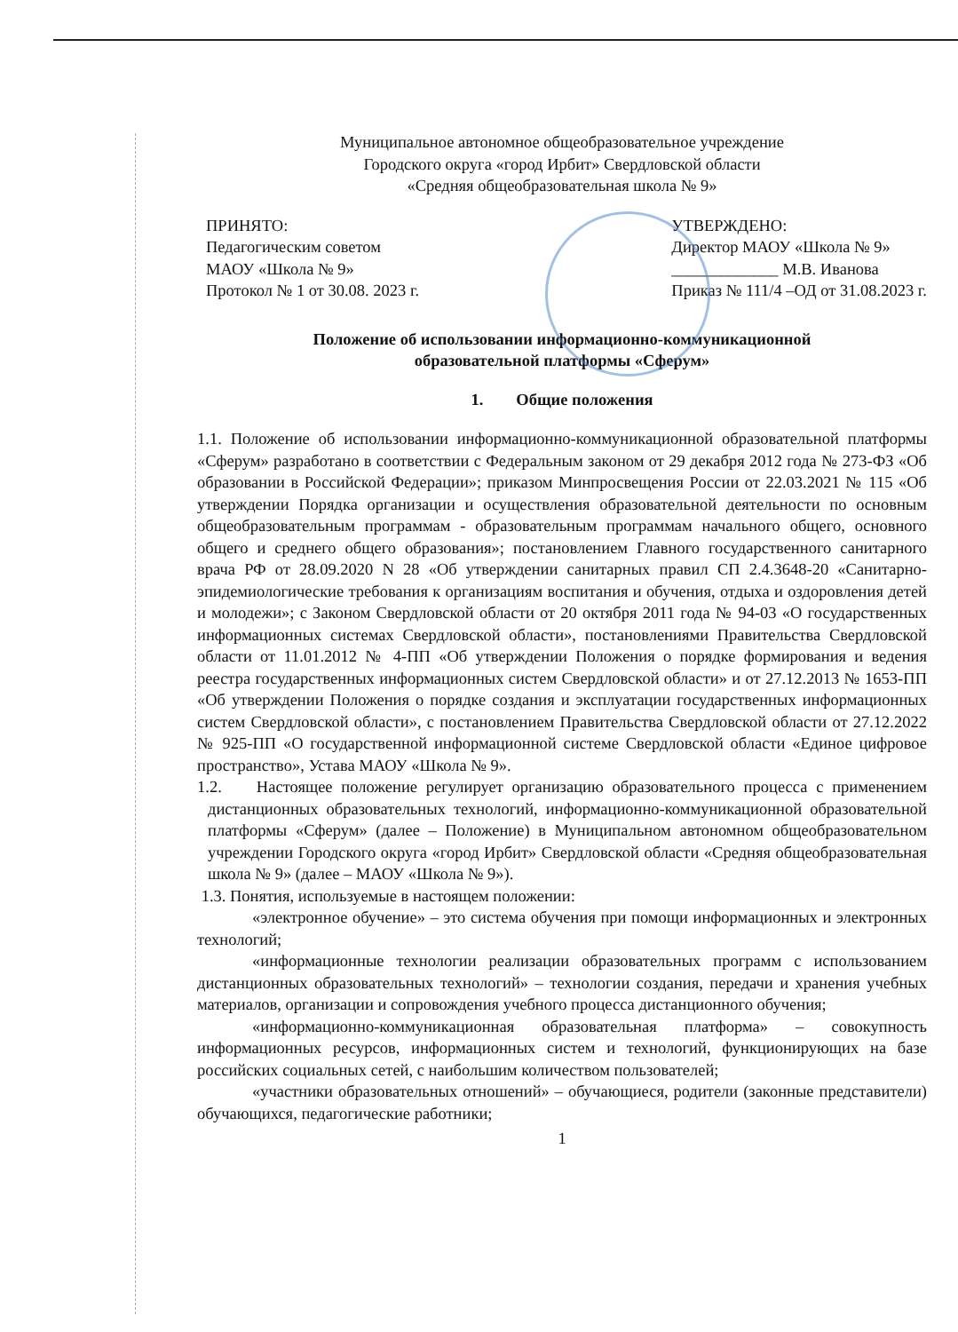Муниципальное автономное общеобразовательное учреждение
Городского округа «город Ирбит» Свердловской области
«Средняя общеобразовательная школа № 9»
ПРИНЯТО:
Педагогическим советом
МАОУ «Школа № 9»
Протокол № 1 от 30.08. 2023 г.
УТВЕРЖДЕНО:
Директор МАОУ «Школа № 9»
_____________ М.В. Иванова
Приказ № 111/4 –ОД от 31.08.2023 г.
Положение об использовании информационно-коммуникационной
образовательной платформы «Сферум»
1. Общие положения
1.1. Положение об использовании информационно-коммуникационной образовательной платформы «Сферум» разработано в соответствии с Федеральным законом от 29 декабря 2012 года № 273-ФЗ «Об образовании в Российской Федерации»; приказом Минпросвещения России от 22.03.2021 № 115 «Об утверждении Порядка организации и осуществления образовательной деятельности по основным общеобразовательным программам - образовательным программам начального общего, основного общего и среднего общего образования»; постановлением Главного государственного санитарного врача РФ от 28.09.2020 N 28 «Об утверждении санитарных правил СП 2.4.3648-20 «Санитарно-эпидемиологические требования к организациям воспитания и обучения, отдыха и оздоровления детей и молодежи»; с Законом Свердловской области от 20 октября 2011 года № 94-03 «О государственных информационных системах Свердловской области», постановлениями Правительства Свердловской области от 11.01.2012 № 4-ПП «Об утверждении Положения о порядке формирования и ведения реестра государственных информационных систем Свердловской области» и от 27.12.2013 № 1653-ПП «Об утверждении Положения о порядке создания и эксплуатации государственных информационных систем Свердловской области», с постановлением Правительства Свердловской области от 27.12.2022 № 925-ПП «О государственной информационной системе Свердловской области «Единое цифровое пространство», Устава МАОУ «Школа № 9».
1.2. Настоящее положение регулирует организацию образовательного процесса с применением дистанционных образовательных технологий, информационно-коммуникационной образовательной платформы «Сферум» (далее – Положение) в Муниципальном автономном общеобразовательном учреждении Городского округа «город Ирбит» Свердловской области «Средняя общеобразовательная школа № 9» (далее – МАОУ «Школа № 9»).
1.3. Понятия, используемые в настоящем положении:
«электронное обучение» – это система обучения при помощи информационных и электронных технологий;
«информационные технологии реализации образовательных программ с использованием дистанционных образовательных технологий» – технологии создания, передачи и хранения учебных материалов, организации и сопровождения учебного процесса дистанционного обучения;
«информационно-коммуникационная образовательная платформа» – совокупность информационных ресурсов, информационных систем и технологий, функционирующих на базе российских социальных сетей, с наибольшим количеством пользователей;
«участники образовательных отношений» – обучающиеся, родители (законные представители) обучающихся, педагогические работники;
1